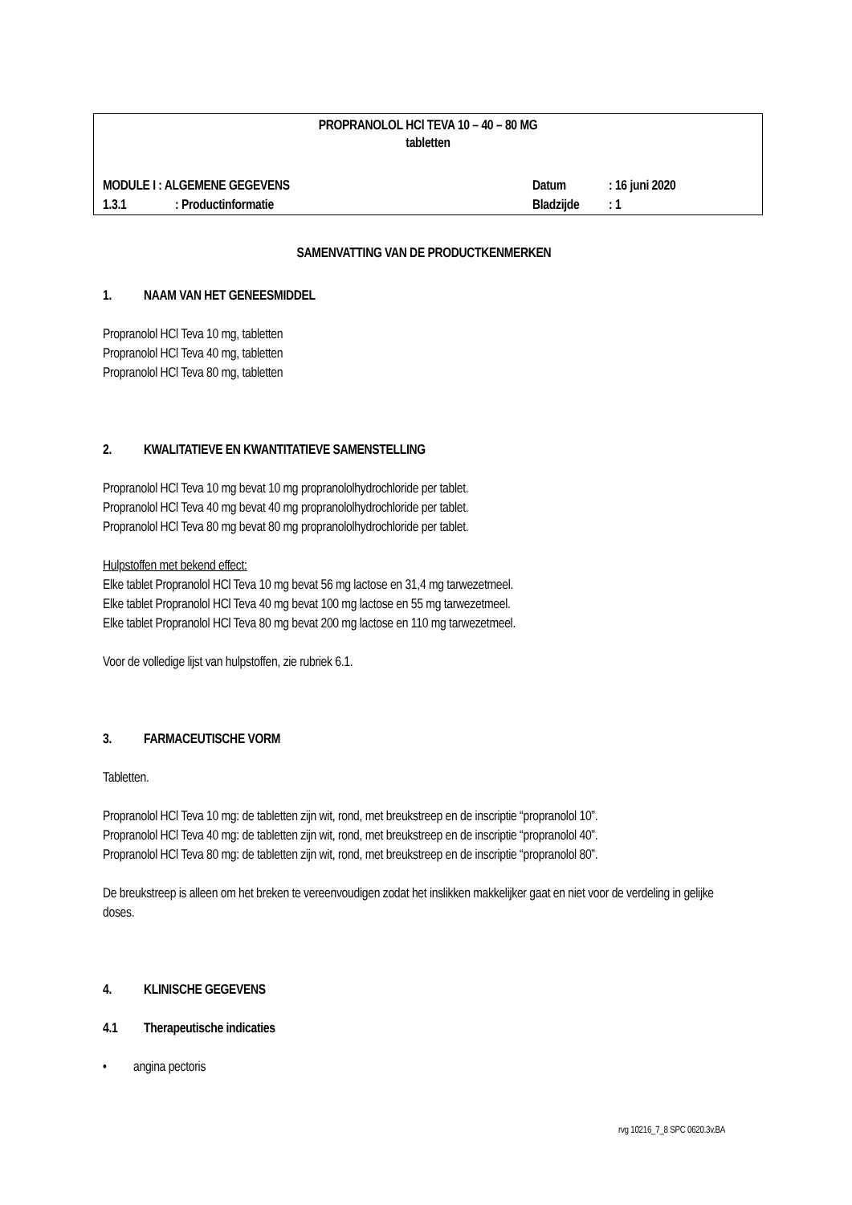PROPRANOLOL HCl TEVA 10 – 40 – 80 MG
tabletten
MODULE I : ALGEMENE GEGEVENS Datum: 16 juni 2020
1.3.1: Productinformatie Bladzijde: 1
SAMENVATTING VAN DE PRODUCTKENMERKEN
1. NAAM VAN HET GENEESMIDDEL
Propranolol HCl Teva 10 mg, tabletten
Propranolol HCl Teva 40 mg, tabletten
Propranolol HCl Teva 80 mg, tabletten
2. KWALITATIEVE EN KWANTITATIEVE SAMENSTELLING
Propranolol HCl Teva 10 mg bevat 10 mg propranololhydrochloride per tablet.
Propranolol HCl Teva 40 mg bevat 40 mg propranololhydrochloride per tablet.
Propranolol HCl Teva 80 mg bevat 80 mg propranololhydrochloride per tablet.
Hulpstoffen met bekend effect:
Elke tablet Propranolol HCl Teva 10 mg bevat 56 mg lactose en 31,4 mg tarwezetmeel.
Elke tablet Propranolol HCl Teva 40 mg bevat 100 mg lactose en 55 mg tarwezetmeel.
Elke tablet Propranolol HCl Teva 80 mg bevat 200 mg lactose en 110 mg tarwezetmeel.
Voor de volledige lijst van hulpstoffen, zie rubriek 6.1.
3. FARMACEUTISCHE VORM
Tabletten.
Propranolol HCl Teva 10 mg: de tabletten zijn wit, rond, met breukstreep en de inscriptie “propranolol 10”.
Propranolol HCl Teva 40 mg: de tabletten zijn wit, rond, met breukstreep en de inscriptie “propranolol 40”.
Propranolol HCl Teva 80 mg: de tabletten zijn wit, rond, met breukstreep en de inscriptie “propranolol 80”.
De breukstreep is alleen om het breken te vereenvoudigen zodat het inslikken makkelijker gaat en niet voor de verdeling in gelijke doses.
4. KLINISCHE GEGEVENS
4.1 Therapeutische indicaties
• angina pectoris
rvg 10216_7_8 SPC 0620.3v.BA